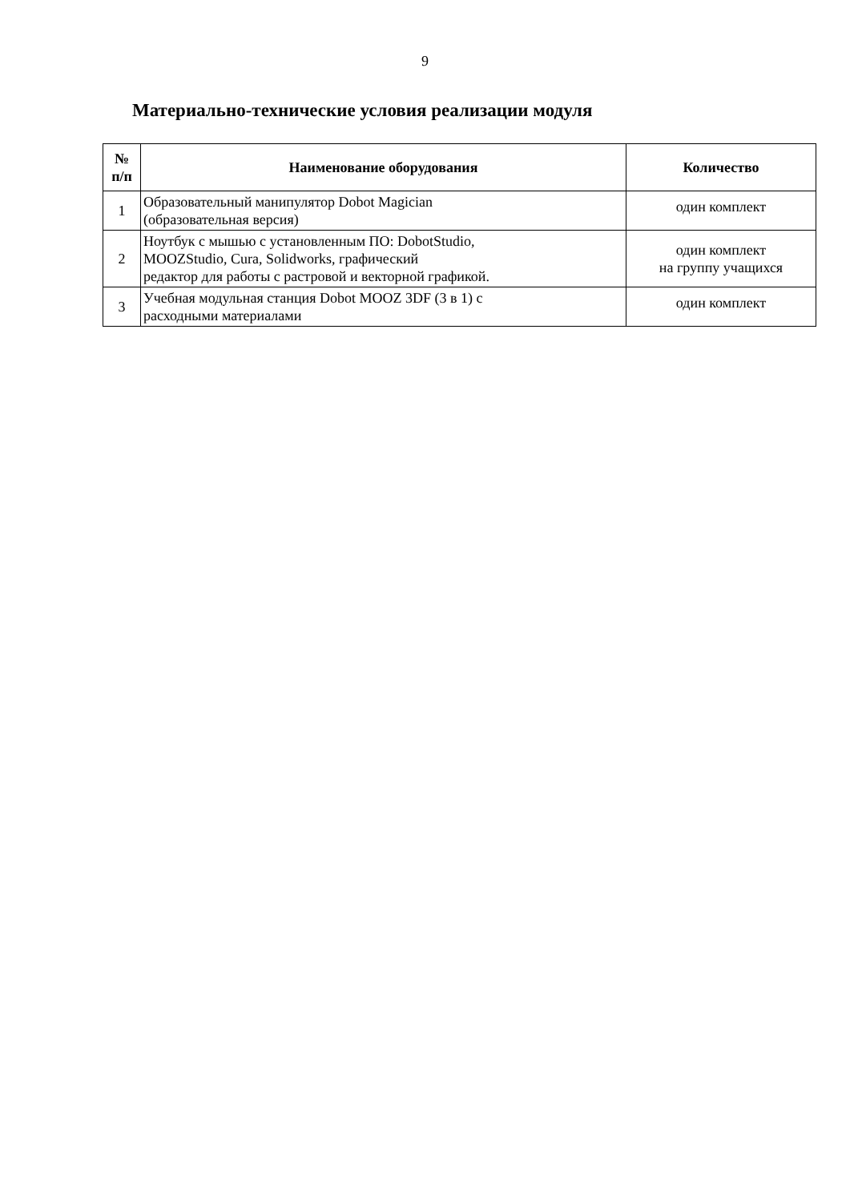9
Материально-технические условия реализации модуля
| № п/п | Наименование оборудования | Количество |
| --- | --- | --- |
| 1 | Образовательный манипулятор Dobot Magician (образовательная версия) | один комплект |
| 2 | Ноутбук с мышью с установленным ПО: DobotStudio, MOOZStudio, Cura, Solidworks, графический редактор для работы с растровой и векторной графикой. | один комплект на группу учащихся |
| 3 | Учебная модульная станция Dobot MOOZ 3DF (3 в 1) с расходными материалами | один комплект |